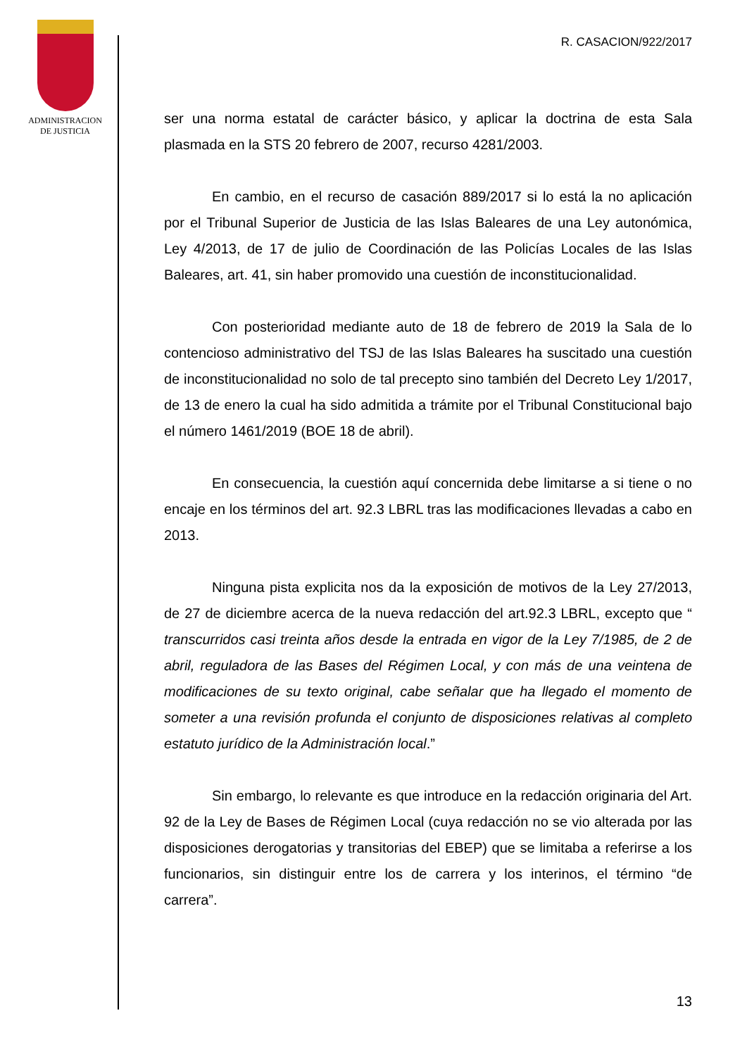ADMINISTRACION
DE JUSTICIA
R. CASACION/922/2017
ser una norma estatal de carácter básico, y aplicar la doctrina de esta Sala plasmada en la STS 20 febrero de 2007, recurso 4281/2003.
En cambio, en el recurso de casación 889/2017 si lo está la no aplicación por el Tribunal Superior de Justicia de las Islas Baleares de una Ley autonómica, Ley 4/2013, de 17 de julio de Coordinación de las Policías Locales de las Islas Baleares, art. 41, sin haber promovido una cuestión de inconstitucionalidad.
Con posterioridad mediante auto de 18 de febrero de 2019 la Sala de lo contencioso administrativo del TSJ de las Islas Baleares ha suscitado una cuestión de inconstitucionalidad no solo de tal precepto sino también del Decreto Ley 1/2017, de 13 de enero la cual ha sido admitida a trámite por el Tribunal Constitucional bajo el número 1461/2019 (BOE 18 de abril).
En consecuencia, la cuestión aquí concernida debe limitarse a si tiene o no encaje en los términos del art. 92.3 LBRL tras las modificaciones llevadas a cabo en 2013.
Ninguna pista explicita nos da la exposición de motivos de la Ley 27/2013, de 27 de diciembre acerca de la nueva redacción del art.92.3 LBRL, excepto que “ transcurridos casi treinta años desde la entrada en vigor de la Ley 7/1985, de 2 de abril, reguladora de las Bases del Régimen Local, y con más de una veintena de modificaciones de su texto original, cabe señalar que ha llegado el momento de someter a una revisión profunda el conjunto de disposiciones relativas al completo estatuto jurídico de la Administración local.”
Sin embargo, lo relevante es que introduce en la redacción originaria del Art. 92 de la Ley de Bases de Régimen Local (cuya redacción no se vio alterada por las disposiciones derogatorias y transitorias del EBEP) que se limitaba a referirse a los funcionarios, sin distinguir entre los de carrera y los interinos, el término “de carrera”.
13